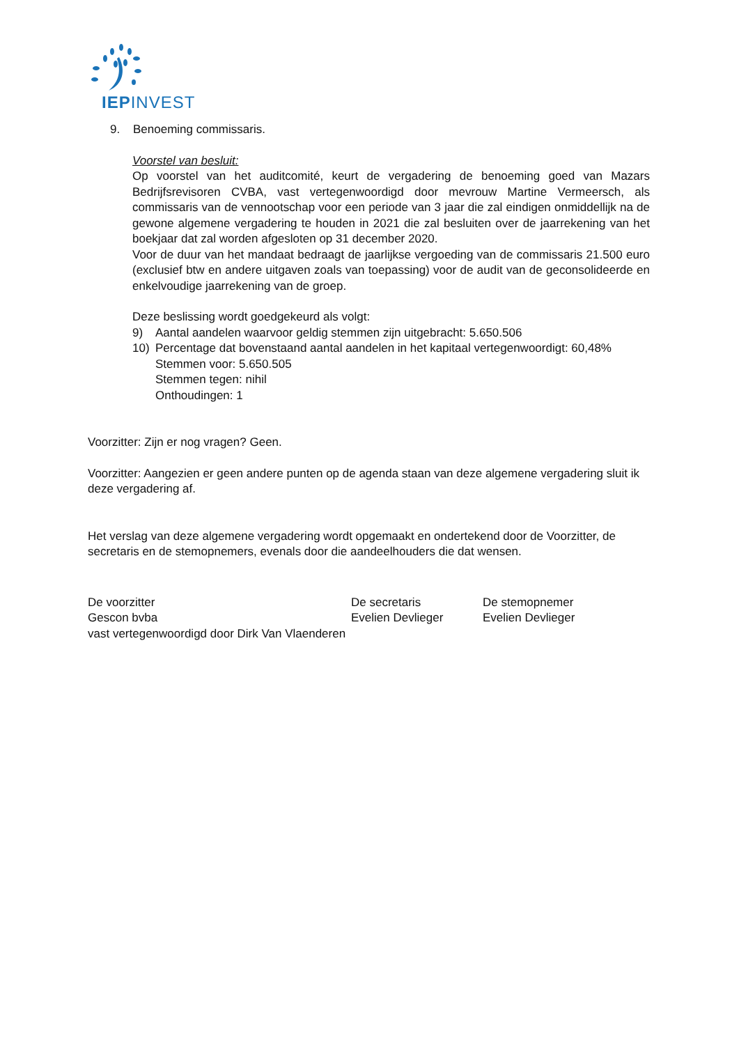IEPINVEST
9. Benoeming commissaris.
Voorstel van besluit:
Op voorstel van het auditcomité, keurt de vergadering de benoeming goed van Mazars Bedrijfsrevisoren CVBA, vast vertegenwoordigd door mevrouw Martine Vermeersch, als commissaris van de vennootschap voor een periode van 3 jaar die zal eindigen onmiddellijk na de gewone algemene vergadering te houden in 2021 die zal besluiten over de jaarrekening van het boekjaar dat zal worden afgesloten op 31 december 2020.
Voor de duur van het mandaat bedraagt de jaarlijkse vergoeding van de commissaris 21.500 euro (exclusief btw en andere uitgaven zoals van toepassing) voor de audit van de geconsolideerde en enkelvoudige jaarrekening van de groep.
Deze beslissing wordt goedgekeurd als volgt:
9) Aantal aandelen waarvoor geldig stemmen zijn uitgebracht: 5.650.506
10) Percentage dat bovenstaand aantal aandelen in het kapitaal vertegenwoordigt: 60,48%
Stemmen voor: 5.650.505
Stemmen tegen: nihil
Onthoudingen: 1
Voorzitter: Zijn er nog vragen? Geen.
Voorzitter: Aangezien er geen andere punten op de agenda staan van deze algemene vergadering sluit ik deze vergadering af.
Het verslag van deze algemene vergadering wordt opgemaakt en ondertekend door de Voorzitter, de secretaris en de stemopnemers, evenals door die aandeelhouders die dat wensen.
De voorzitter
Gescon bvba
vast vertegenwoordigd door Dirk Van Vlaenderen
De secretaris
Evelien Devlieger
De stemopnemer
Evelien Devlieger